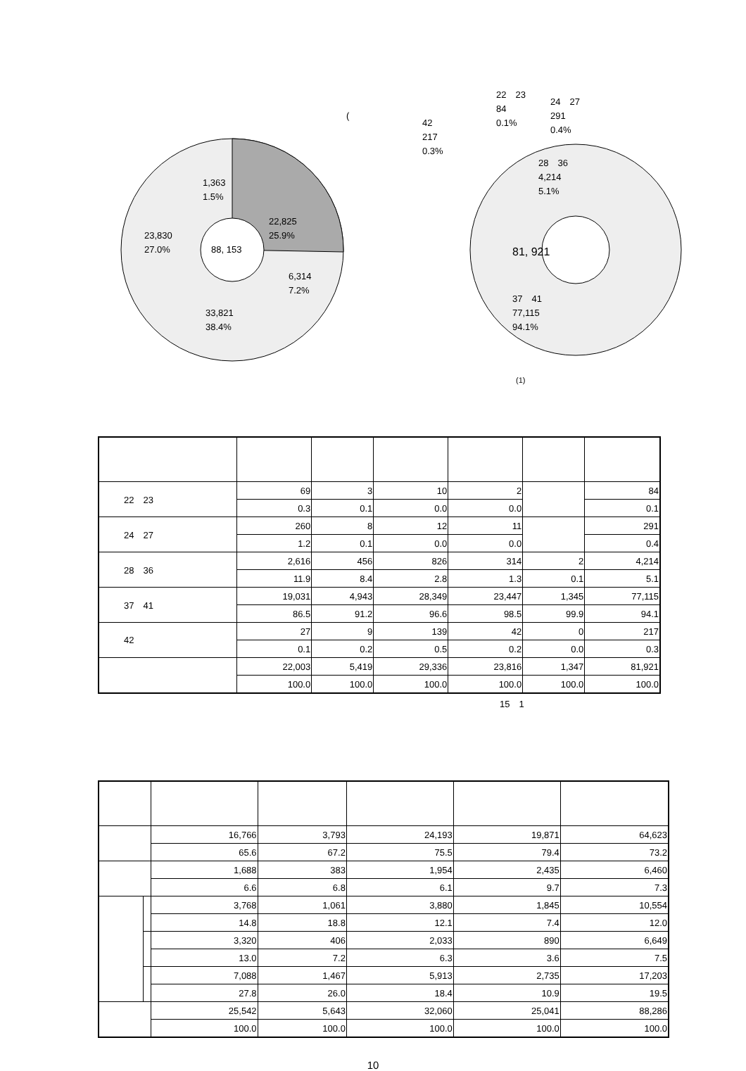(
1,363
1.5%
22,825
25.9%
23,830
27.0%
88, 153
6,314
7.2%
33,821
38.4%
22　23
84
0.1%
24　27
291
0.4%
42
217
0.3%
28　36
4,214
5.1%
81, 921
37　41
77,115
94.1%
(1)
| 22 23 | 69 | 3 | 10 | 2 | | 84 |
| | 0.3 | 0.1 | 0.0 | 0.0 | | 0.1 |
| 24 27 | 260 | 8 | 12 | 11 | | 291 |
| | 1.2 | 0.1 | 0.0 | 0.0 | | 0.4 |
| 28 36 | 2,616 | 456 | 826 | 314 | 2 | 4,214 |
| | 11.9 | 8.4 | 2.8 | 1.3 | 0.1 | 5.1 |
| 37 41 | 19,031 | 4,943 | 28,349 | 23,447 | 1,345 | 77,115 |
| | 86.5 | 91.2 | 96.6 | 98.5 | 99.9 | 94.1 |
| 42 | 27 | 9 | 139 | 42 | 0 | 217 |
| | 0.1 | 0.2 | 0.5 | 0.2 | 0.0 | 0.3 |
| | 22,003 | 5,419 | 29,336 | 23,816 | 1,347 | 81,921 |
| | 100.0 | 100.0 | 100.0 | 100.0 | 100.0 | 100.0 |
15　1
| | | 16,766 | 3,793 | 24,193 | 19,871 | 64,623 |
| | | 65.6 | 67.2 | 75.5 | 79.4 | 73.2 |
| | | 1,688 | 383 | 1,954 | 2,435 | 6,460 |
| | | 6.6 | 6.8 | 6.1 | 9.7 | 7.3 |
| | | 3,768 | 1,061 | 3,880 | 1,845 | 10,554 |
| | | 14.8 | 18.8 | 12.1 | 7.4 | 12.0 |
| | | 3,320 | 406 | 2,033 | 890 | 6,649 |
| | | 13.0 | 7.2 | 6.3 | 3.6 | 7.5 |
| | | 7,088 | 1,467 | 5,913 | 2,735 | 17,203 |
| | | 27.8 | 26.0 | 18.4 | 10.9 | 19.5 |
| | | 25,542 | 5,643 | 32,060 | 25,041 | 88,286 |
| | | 100.0 | 100.0 | 100.0 | 100.0 | 100.0 |
10